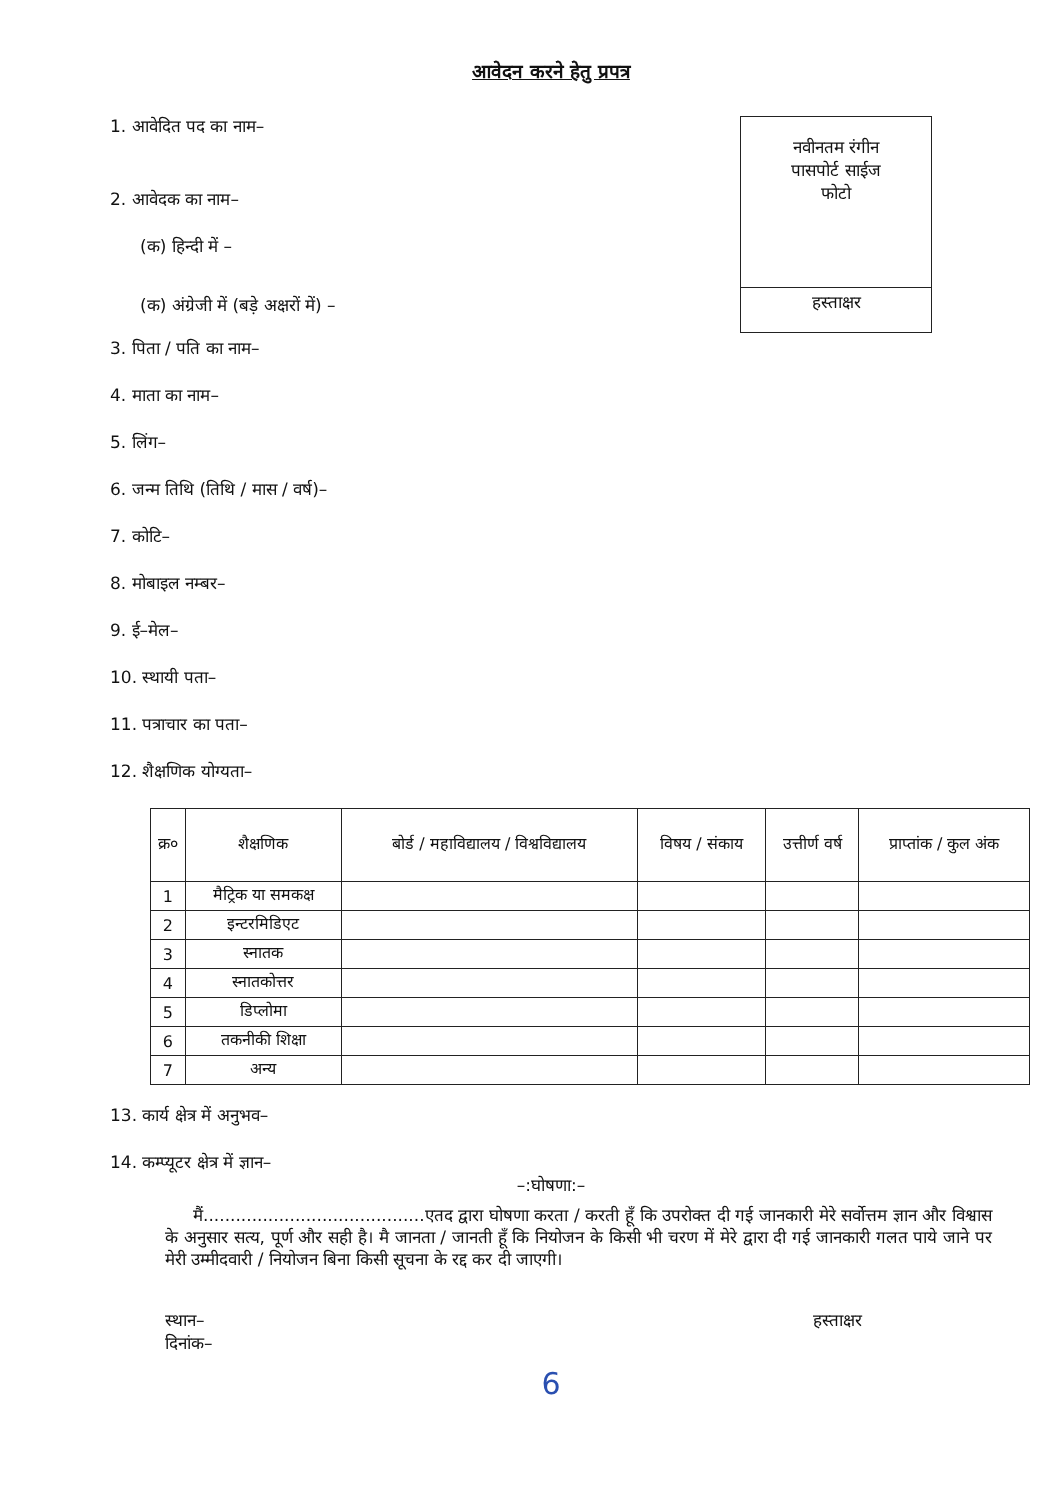आवेदन करने हेतु प्रपत्र
1. आवेदित पद का नाम–
2. आवेदक का नाम–
(क) हिन्दी में –
(क) अंग्रेजी में (बड़े अक्षरों में) –
नवीनतम रंगीन
पासपोर्ट साईज
फोटो
हस्ताक्षर
3. पिता / पति का नाम–
4. माता का नाम–
5. लिंग–
6. जन्म तिथि (तिथि / मास / वर्ष)–
7. कोटि–
8. मोबाइल नम्बर–
9. ई–मेल–
10. स्थायी पता–
11. पत्राचार का पता–
12. शैक्षणिक योग्यता–
| क्र० | शैक्षणिक | बोर्ड / महाविद्यालय / विश्वविद्यालय | विषय / संकाय | उत्तीर्ण वर्ष | प्राप्तांक / कुल अंक |
| --- | --- | --- | --- | --- | --- |
| 1 | मैट्रिक या समकक्ष | | | | |
| 2 | इन्टरमिडिएट | | | | |
| 3 | स्नातक | | | | |
| 4 | स्नातकोत्तर | | | | |
| 5 | डिप्लोमा | | | | |
| 6 | तकनीकी शिक्षा | | | | |
| 7 | अन्य | | | | |
13. कार्य क्षेत्र में अनुभव–
14. कम्प्यूटर क्षेत्र में ज्ञान–
–:घोषणा:–
मैं.........................................एतद द्वारा घोषणा करता / करती हूँ कि उपरोक्त दी गई जानकारी मेरे सर्वोत्तम ज्ञान और विश्वास के अनुसार सत्य, पूर्ण और सही है। मै जानता / जानती हूँ कि नियोजन के किसी भी चरण में मेरे द्वारा दी गई जानकारी गलत पाये जाने पर मेरी उम्मीदवारी / नियोजन बिना किसी सूचना के रद्द कर दी जाएगी।
स्थान–
दिनांक–
हस्ताक्षर
6